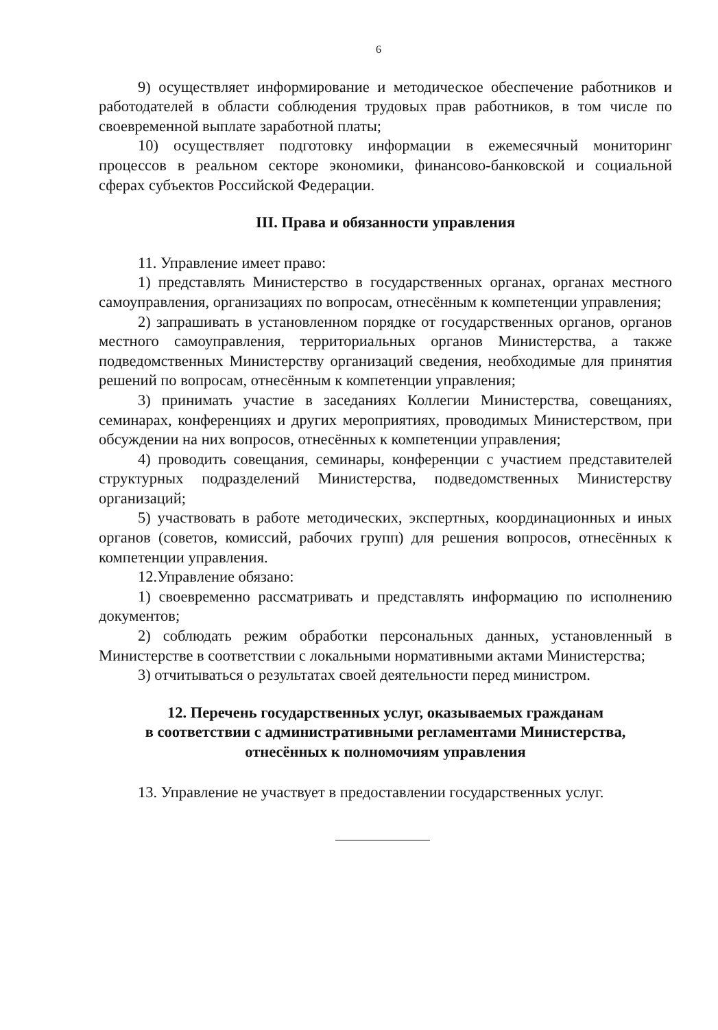6
9) осуществляет информирование и методическое обеспечение работников и работодателей в области соблюдения трудовых прав работников, в том числе по своевременной выплате заработной платы;
10) осуществляет подготовку информации в ежемесячный мониторинг процессов в реальном секторе экономики, финансово-банковской и социальной сферах субъектов Российской Федерации.
III. Права и обязанности управления
11. Управление имеет право:
1) представлять Министерство в государственных органах, органах местного самоуправления, организациях по вопросам, отнесённым к компетенции управления;
2) запрашивать в установленном порядке от государственных органов, органов местного самоуправления, территориальных органов Министерства, а также подведомственных Министерству организаций сведения, необходимые для принятия решений по вопросам, отнесённым к компетенции управления;
3) принимать участие в заседаниях Коллегии Министерства, совещаниях, семинарах, конференциях и других мероприятиях, проводимых Министерством, при обсуждении на них вопросов, отнесённых к компетенции управления;
4) проводить совещания, семинары, конференции с участием представителей структурных подразделений Министерства, подведомственных Министерству организаций;
5) участвовать в работе методических, экспертных, координационных и иных органов (советов, комиссий, рабочих групп) для решения вопросов, отнесённых к компетенции управления.
12.Управление обязано:
1) своевременно рассматривать и представлять информацию по исполнению документов;
2) соблюдать режим обработки персональных данных, установленный в Министерстве в соответствии с локальными нормативными актами Министерства;
3) отчитываться о результатах своей деятельности перед министром.
12. Перечень государственных услуг, оказываемых гражданам
в соответствии с административными регламентами Министерства,
отнесённых к полномочиям управления
13. Управление не участвует в предоставлении государственных услуг.